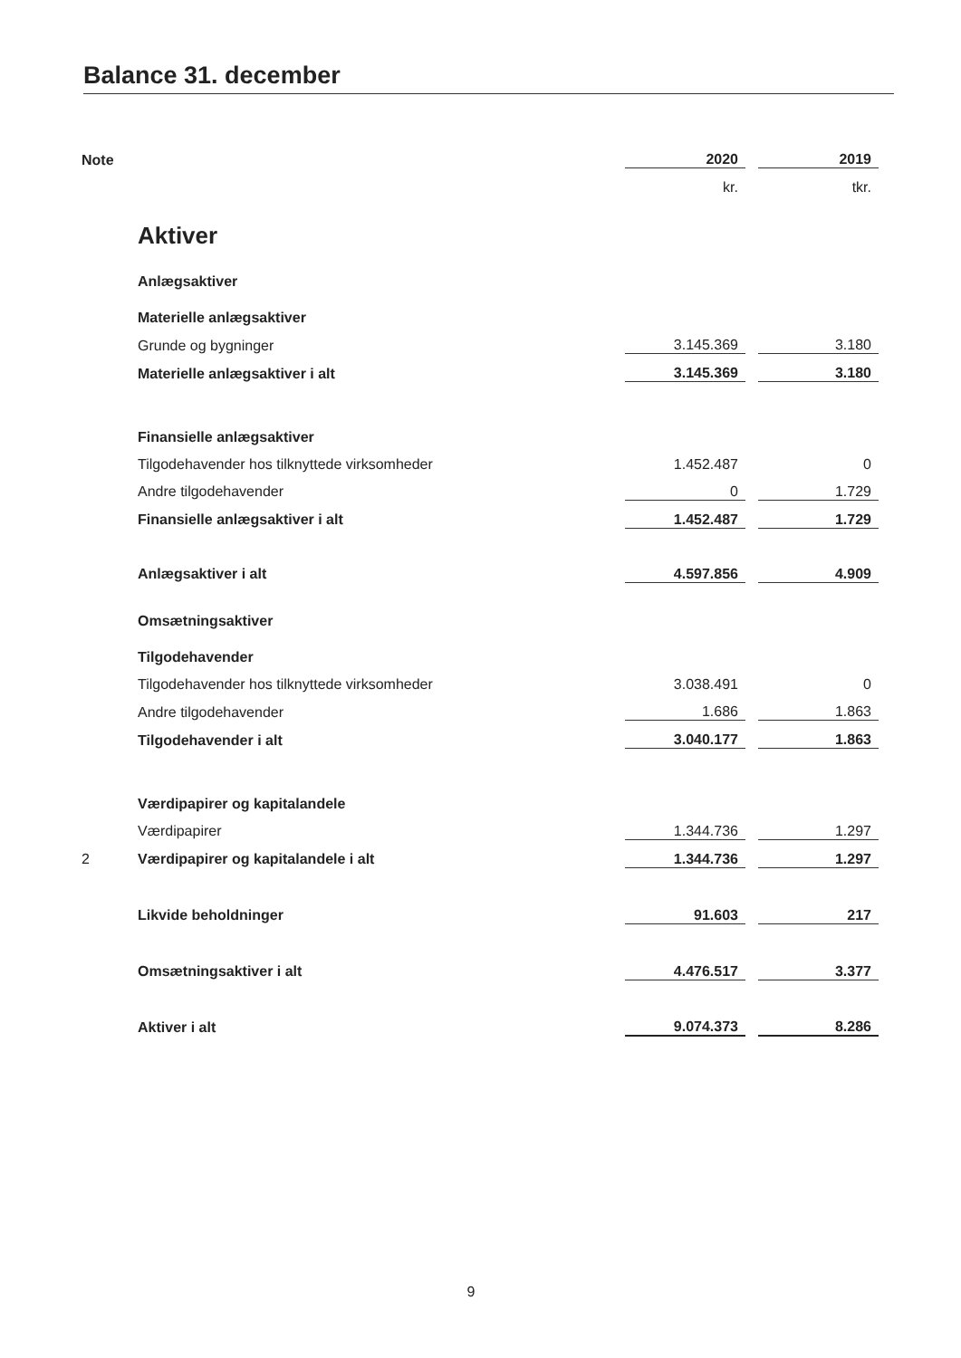Balance 31. december
| Note | | 2020 | | 2019 |
| | | kr. | | tkr. |
| | Aktiver | | | |
| | Anlægsaktiver | | | |
| | Materielle anlægsaktiver | | | |
| | Grunde og bygninger | 3.145.369 | | 3.180 |
| | Materielle anlægsaktiver i alt | 3.145.369 | | 3.180 |
| | Finansielle anlægsaktiver | | | |
| | Tilgodehavender hos tilknyttede virksomheder | 1.452.487 | | 0 |
| | Andre tilgodehavender | 0 | | 1.729 |
| | Finansielle anlægsaktiver i alt | 1.452.487 | | 1.729 |
| | Anlægsaktiver i alt | 4.597.856 | | 4.909 |
| | Omsætningsaktiver | | | |
| | Tilgodehavender | | | |
| | Tilgodehavender hos tilknyttede virksomheder | 3.038.491 | | 0 |
| | Andre tilgodehavender | 1.686 | | 1.863 |
| | Tilgodehavender i alt | 3.040.177 | | 1.863 |
| | Værdipapirer og kapitalandele | | | |
| | Værdipapirer | 1.344.736 | | 1.297 |
| 2 | Værdipapirer og kapitalandele i alt | 1.344.736 | | 1.297 |
| | Likvide beholdninger | 91.603 | | 217 |
| | Omsætningsaktiver i alt | 4.476.517 | | 3.377 |
| | Aktiver i alt | 9.074.373 | | 8.286 |
9